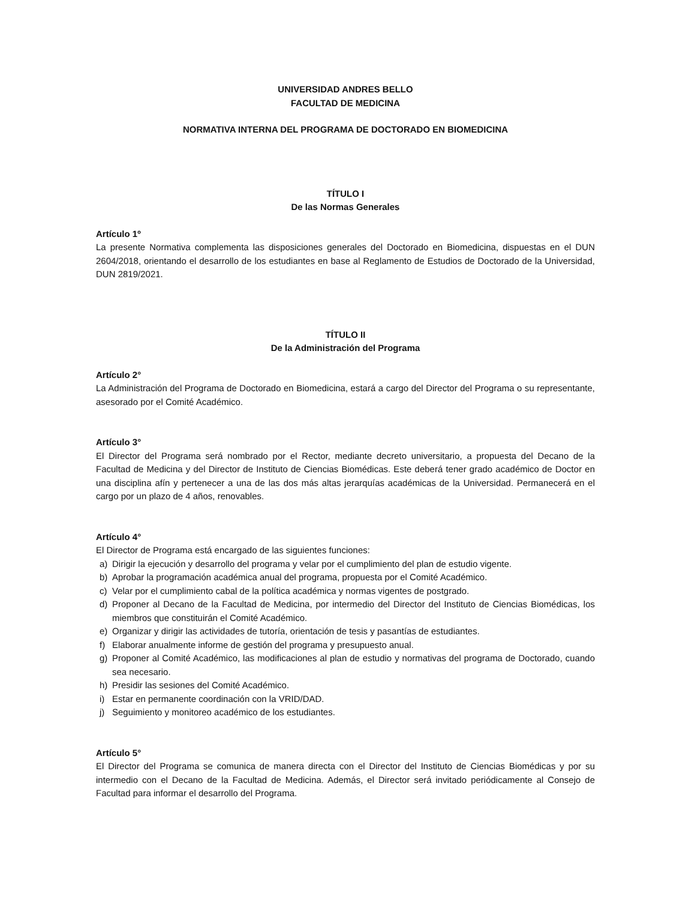UNIVERSIDAD ANDRES BELLO
FACULTAD DE MEDICINA
NORMATIVA INTERNA DEL PROGRAMA DE DOCTORADO EN BIOMEDICINA
TÍTULO I
De las Normas Generales
Artículo 1º
La presente Normativa complementa las disposiciones generales del Doctorado en Biomedicina, dispuestas en el DUN 2604/2018, orientando el desarrollo de los estudiantes en base al Reglamento de Estudios de Doctorado de la Universidad, DUN 2819/2021.
TÍTULO II
De la Administración del Programa
Artículo 2°
La Administración del Programa de Doctorado en Biomedicina, estará a cargo del Director del Programa o su representante, asesorado por el Comité Académico.
Artículo 3°
El Director del Programa será nombrado por el Rector, mediante decreto universitario, a propuesta del Decano de la Facultad de Medicina y del Director de Instituto de Ciencias Biomédicas. Este deberá tener grado académico de Doctor en una disciplina afín y pertenecer a una de las dos más altas jerarquías académicas de la Universidad. Permanecerá en el cargo por un plazo de 4 años, renovables.
Artículo 4°
El Director de Programa está encargado de las siguientes funciones:
a) Dirigir la ejecución y desarrollo del programa y velar por el cumplimiento del plan de estudio vigente.
b) Aprobar la programación académica anual del programa, propuesta por el Comité Académico.
c) Velar por el cumplimiento cabal de la política académica y normas vigentes de postgrado.
d) Proponer al Decano de la Facultad de Medicina, por intermedio del Director del Instituto de Ciencias Biomédicas, los miembros que constituirán el Comité Académico.
e) Organizar y dirigir las actividades de tutoría, orientación de tesis y pasantías de estudiantes.
f) Elaborar anualmente informe de gestión del programa y presupuesto anual.
g) Proponer al Comité Académico, las modificaciones al plan de estudio y normativas del programa de Doctorado, cuando sea necesario.
h) Presidir las sesiones del Comité Académico.
i) Estar en permanente coordinación con la VRID/DAD.
j) Seguimiento y monitoreo académico de los estudiantes.
Artículo 5°
El Director del Programa se comunica de manera directa con el Director del Instituto de Ciencias Biomédicas y por su intermedio con el Decano de la Facultad de Medicina. Además, el Director será invitado periódicamente al Consejo de Facultad para informar el desarrollo del Programa.